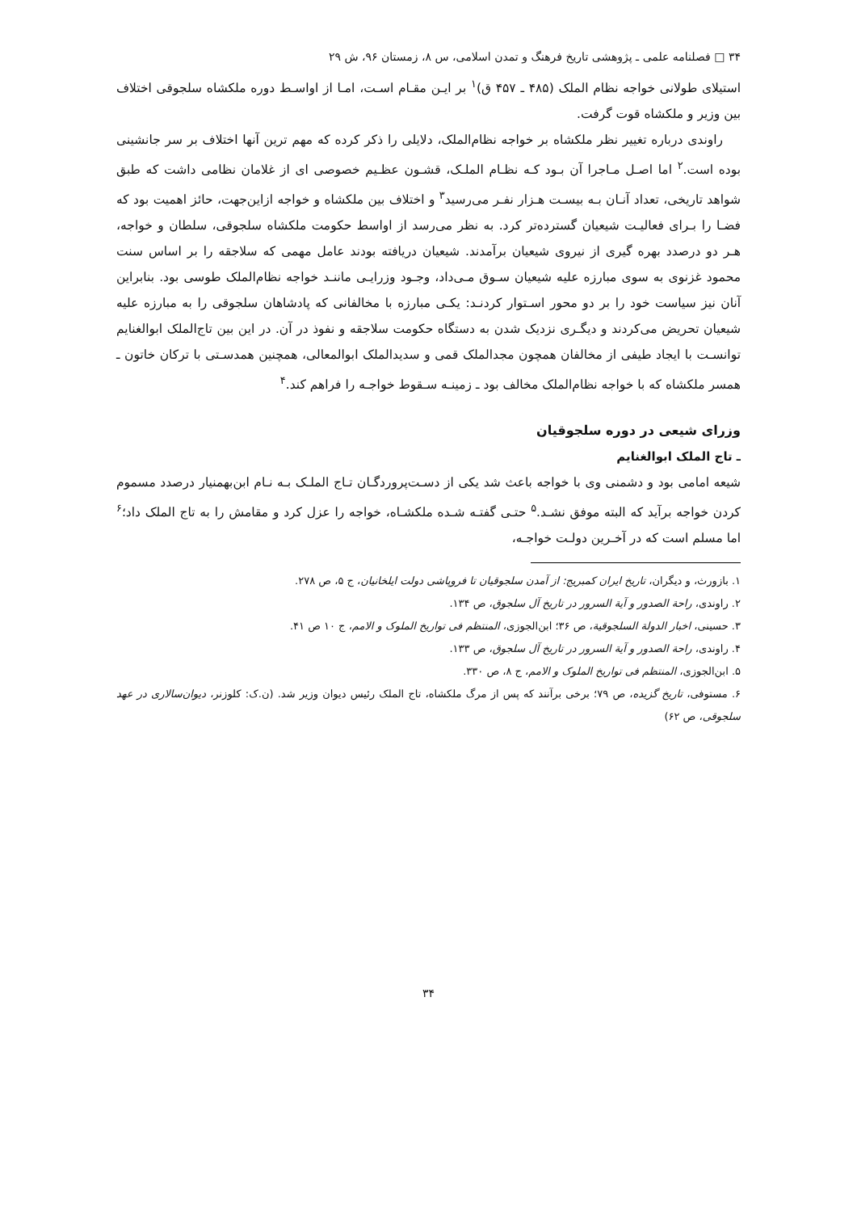۳۴ □ فصلنامه علمی ـ پژوهشی تاریخ فرهنگ و تمدن اسلامی، س ۸، زمستان ۹۶، ش ۲۹
استیلای طولانی خواجه نظام الملک (۴۸۵ ـ ۴۵۷ ق)<sup>۱</sup> بر ایـن مقـام اسـت، امـا از اواسـط دوره ملکشاه سلجوقی اختلاف بین وزیر و ملکشاه قوت گرفت.
راوندی درباره تغییر نظر ملکشاه بر خواجه نظام‌الملک، دلایلی را ذکر کرده که مهم ترین آنها اختلاف بر سر جانشینی بوده است.<sup>۲</sup> اما اصـل مـاجرا آن بـود کـه نظـام الملـک، قشـون عظـیم خصوصی ای از غلامان نظامی داشت که طبق شواهد تاریخی، تعداد آنـان بـه بیسـت هـزار نفـر می‌رسید<sup>۳</sup> و اختلاف بین ملکشاه و خواجه ازاین‌جهت، حائز اهمیت بود که فضـا را بـرای فعالیـت شیعیان گسترده‌تر کرد. به نظر می‌رسد از اواسط حکومت ملکشاه سلجوقی، سلطان و خواجه، هـر دو درصدد بهره گیری از نیروی شیعیان برآمدند. شیعیان دریافته بودند عامل مهمی که سلاجقه را بر اساس سنت محمود غزنوی به سوی مبارزه علیه شیعیان سـوق مـی‌داد، وجـود وزرایـی ماننـد خواجه نظام‌الملک طوسی بود. بنابراین آنان نیز سیاست خود را بر دو محور اسـتوار کردنـد: یکـی مبارزه با مخالفانی که پادشاهان سلجوقی را به مبارزه علیه شیعیان تحریض می‌کردند و دیگـری نزدیک شدن به دستگاه حکومت سلاجقه و نفوذ در آن. در این بین تاج‌الملک ابوالغنایم توانسـت با ایجاد طیفی از مخالفان همچون مجدالملک قمی و سدیدالملک ابوالمعالی، همچنین همدسـتی با ترکان خاتون ـ همسر ملکشاه که با خواجه نظام‌الملک مخالف بود ـ زمینـه سـقوط خواجـه را فراهم کند.<sup>۴</sup>
وزرای شیعی در دوره سلجوقیان
ـ تاج الملک ابوالغنایم
شیعه امامی بود و دشمنی وی با خواجه باعث شد یکی از دسـت‌پروردگـان تـاج الملـک بـه نـام ابن‌بهمنیار درصدد مسموم کردن خواجه برآید که البته موفق نشـد.<sup>۵</sup> حتـی گفتـه شـده ملکشـاه، خواجه را عزل کرد و مقامش را به تاج الملک داد؛<sup>۶</sup> اما مسلم است که در آخـرین دولـت خواجـه،
۱. بازورث، و دیگران، تاریخ ایران کمبریج: از آمدن سلجوقیان تا فروپاشی دولت ایلخانیان، ج ۵، ص ۲۷۸.
۲. راوندی، راحة الصدور و آیة السرور در تاریخ آل سلجوق، ص ۱۳۴.
۳. حسینی، اخبار الدولة السلجوقیة، ص ۳۶؛ ابن‌الجوزی، المنتظم فی تواریخ الملوک و الامم، ج ۱۰ ص ۴۱.
۴. راوندی، راحة الصدور و آیة السرور در تاریخ آل سلجوق، ص ۱۳۳.
۵. ابن‌الجوزی، المنتظم فی تواریخ الملوک و الامم، ج ۸، ص ۳۳۰.
۶. مستوفی، تاریخ گزیده، ص ۷۹؛ برخی برآنند که پس از مرگ ملکشاه، تاج الملک رئیس دیوان وزیر شد. (ن.ک: کلوزنر، دیوان‌سالاری در عهد سلجوقی، ص ۶۲)
۳۴